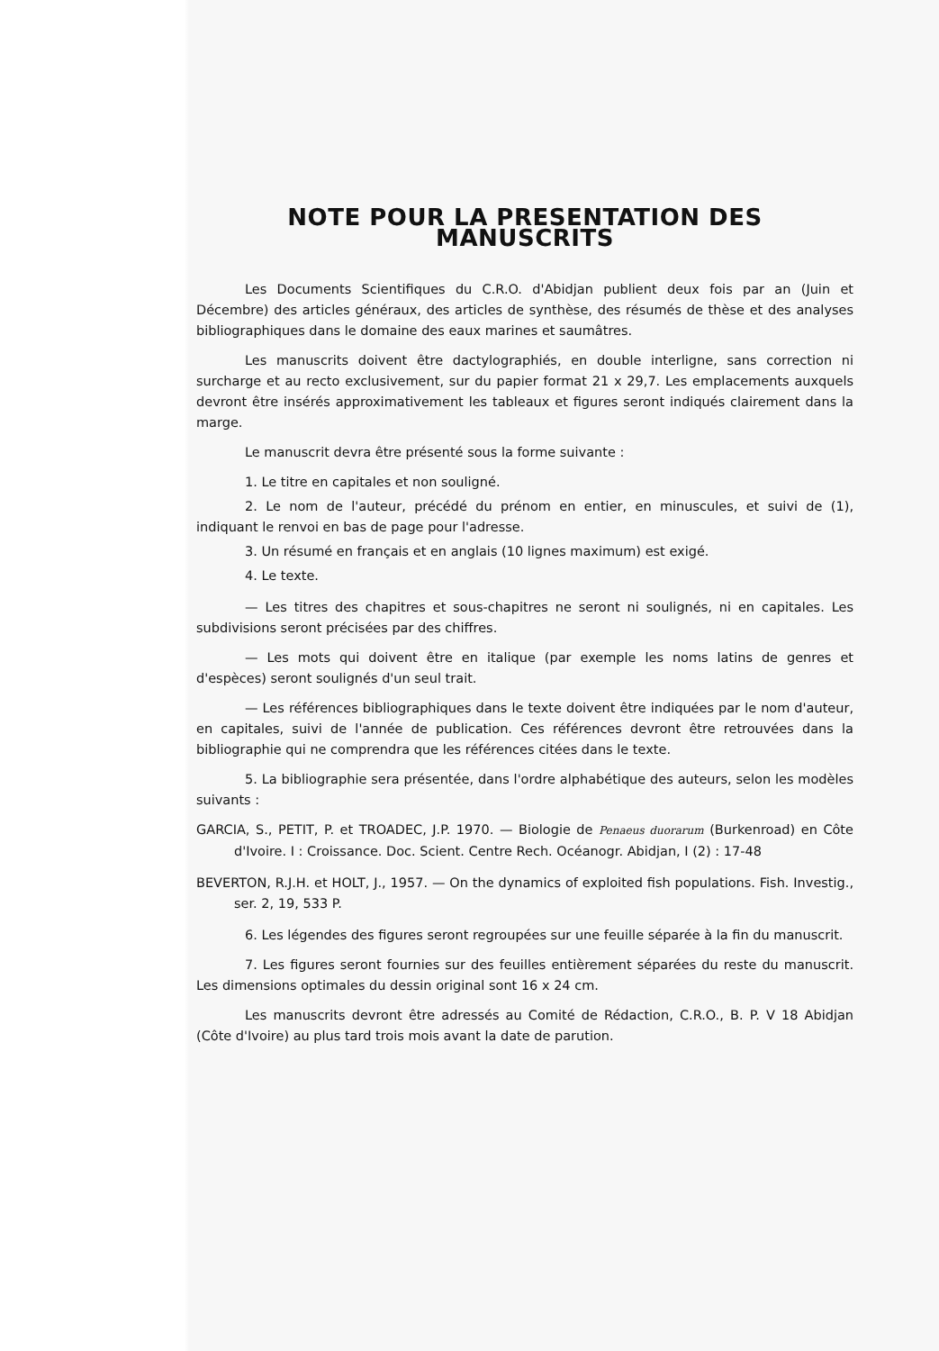NOTE POUR LA PRESENTATION DES MANUSCRITS
Les Documents Scientifiques du C.R.O. d'Abidjan publient deux fois par an (Juin et Décembre) des articles généraux, des articles de synthèse, des résumés de thèse et des analyses bibliographiques dans le domaine des eaux marines et saumâtres.
Les manuscrits doivent être dactylographiés, en double interligne, sans correction ni surcharge et au recto exclusivement, sur du papier format 21 x 29,7. Les emplacements auxquels devront être insérés approximativement les tableaux et figures seront indiqués clairement dans la marge.
Le manuscrit devra être présenté sous la forme suivante :
1. Le titre en capitales et non souligné.
2. Le nom de l'auteur, précédé du prénom en entier, en minuscules, et suivi de (1), indiquant le renvoi en bas de page pour l'adresse.
3. Un résumé en français et en anglais (10 lignes maximum) est exigé.
4. Le texte.
— Les titres des chapitres et sous-chapitres ne seront ni soulignés, ni en capitales. Les subdivisions seront précisées par des chiffres.
— Les mots qui doivent être en italique (par exemple les noms latins de genres et d'espèces) seront soulignés d'un seul trait.
— Les références bibliographiques dans le texte doivent être indiquées par le nom d'auteur, en capitales, suivi de l'année de publication. Ces références devront être retrouvées dans la bibliographie qui ne comprendra que les références citées dans le texte.
5. La bibliographie sera présentée, dans l'ordre alphabétique des auteurs, selon les modèles suivants :
GARCIA, S., PETIT, P. et TROADEC, J.P. 1970. — Biologie de Penaeus duorarum (Burkenroad) en Côte d'Ivoire. I : Croissance. Doc. Scient. Centre Rech. Océanogr. Abidjan, I (2) : 17-48
BEVERTON, R.J.H. et HOLT, J., 1957. — On the dynamics of exploited fish populations. Fish. Investig., ser. 2, 19, 533 P.
6. Les légendes des figures seront regroupées sur une feuille séparée à la fin du manuscrit.
7. Les figures seront fournies sur des feuilles entièrement séparées du reste du manuscrit. Les dimensions optimales du dessin original sont 16 x 24 cm.
Les manuscrits devront être adressés au Comité de Rédaction, C.R.O., B. P. V 18 Abidjan (Côte d'Ivoire) au plus tard trois mois avant la date de parution.